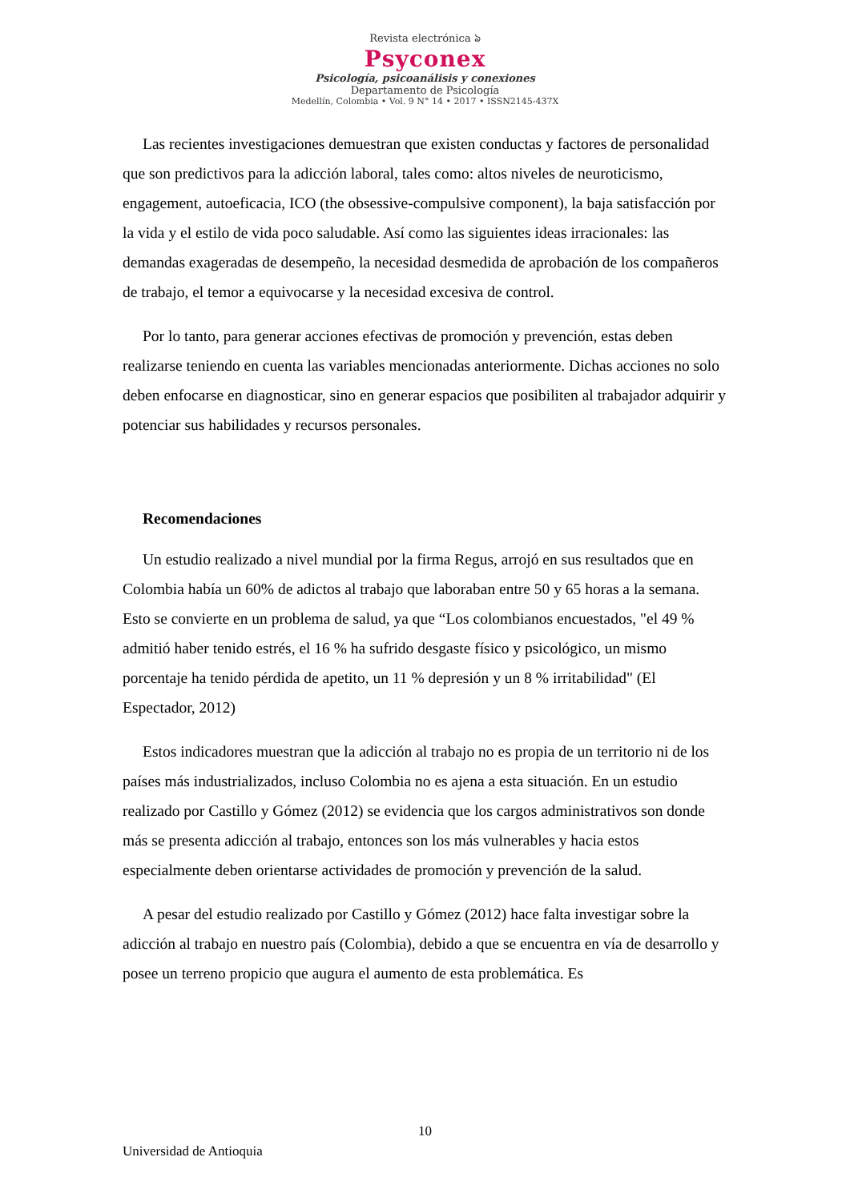Revista electrónica ঌ
Psyconex
Psicología, psicoanálisis y conexiones
Departamento de Psicología
Medellín, Colombia • Vol. 9 N° 14 • 2017 • ISSN2145-437X
Las recientes investigaciones demuestran que existen conductas y factores de personalidad que son predictivos para la adicción laboral, tales como: altos niveles de neuroticismo, engagement, autoeficacia, ICO (the obsessive-compulsive component), la baja satisfacción por la vida y el estilo de vida poco saludable. Así como las siguientes ideas irracionales: las demandas exageradas de desempeño, la necesidad desmedida de aprobación de los compañeros de trabajo, el temor a equivocarse y la necesidad excesiva de control.
Por lo tanto, para generar acciones efectivas de promoción y prevención, estas deben realizarse teniendo en cuenta las variables mencionadas anteriormente. Dichas acciones no solo deben enfocarse en diagnosticar, sino en generar espacios que posibiliten al trabajador adquirir y potenciar sus habilidades y recursos personales.
Recomendaciones
Un estudio realizado a nivel mundial por la firma Regus, arrojó en sus resultados que en Colombia había un 60% de adictos al trabajo que laboraban entre 50 y 65 horas a la semana. Esto se convierte en un problema de salud, ya que “Los colombianos encuestados, "el 49 % admitió haber tenido estrés, el 16 % ha sufrido desgaste físico y psicológico, un mismo porcentaje ha tenido pérdida de apetito, un 11 % depresión y un 8 % irritabilidad" (El Espectador, 2012)
Estos indicadores muestran que la adicción al trabajo no es propia de un territorio ni de los países más industrializados, incluso Colombia no es ajena a esta situación. En un estudio realizado por Castillo y Gómez (2012) se evidencia que los cargos administrativos son donde más se presenta adicción al trabajo, entonces son los más vulnerables y hacia estos especialmente deben orientarse actividades de promoción y prevención de la salud.
A pesar del estudio realizado por Castillo y Gómez (2012) hace falta investigar sobre la adicción al trabajo en nuestro país (Colombia), debido a que se encuentra en vía de desarrollo y posee un terreno propicio que augura el aumento de esta problemática. Es
10
Universidad de Antioquia